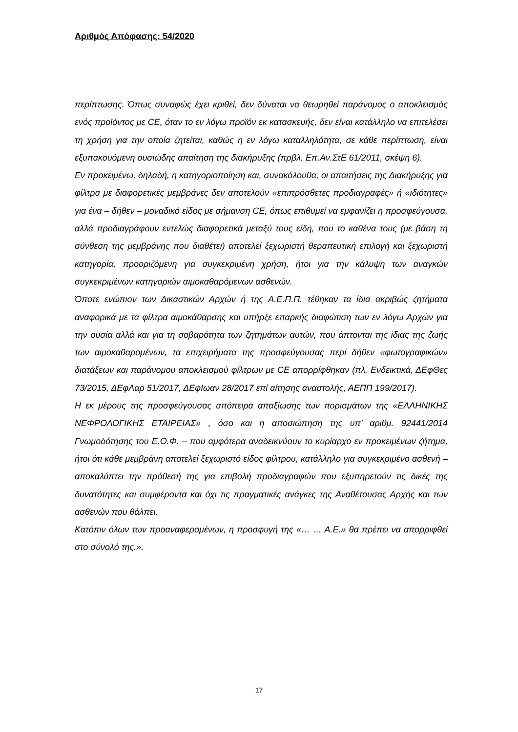Αριθμός Απόφασης: 54/2020
περίπτωσης. Όπως συναφώς έχει κριθεί, δεν δύναται να θεωρηθεί παράνομος ο αποκλεισμός ενός προϊόντος με CE, όταν το εν λόγω προϊόν εκ κατασκευής, δεν είναι κατάλληλο να επιτελέσει τη χρήση για την οποία ζητείται, καθώς η εν λόγω καταλληλότητα, σε κάθε περίπτωση, είναι εξυπακουόμενη ουσιώδης απαίτηση της διακήρυξης (πρβλ. Επ.Αν.ΣτΕ 61/2011, σκέψη 6).
Εν προκειμένω, δηλαδή, η κατηγοριοποίηση και, συνακόλουθα, οι απαιτήσεις της Διακήρυξης για φίλτρα με διαφορετικές μεμβράνες δεν αποτελούν «επιπρόσθετες προδιαγραφές» ή «ιδιότητες» για ένα – δήθεν – μοναδικό είδος με σήμανση CE, όπως επιθυμεί να εμφανίζει η προσφεύγουσα, αλλά προδιαγράφουν εντελώς διαφορετικά μεταξύ τους είδη, που το καθένα τους (με βάση τη σύνθεση της μεμβράνης που διαθέτει) αποτελεί ξεχωριστή θεραπευτική επιλογή και ξεχωριστή κατηγορία, προοριζόμενη για συγκεκριμένη χρήση, ήτοι για την κάλυψη των αναγκών συγκεκριμένων κατηγοριών αιμοκαθαρόμενων ασθενών.
Όποτε ενώπιον των Δικαστικών Αρχών ή της Α.Ε.Π.Π. τέθηκαν τα ίδια ακριβώς ζητήματα αναφορικά με τα φίλτρα αιμοκάθαρσης και υπήρξε επαρκής διαφώτιση των εν λόγω Αρχών για την ουσία αλλά και για τη σοβαρότητα των ζητημάτων αυτών, που άπτονται της ίδιας της ζωής των αιμοκαθαρομένων, τα επιχειρήματα της προσφεύγουσας περί δήθεν «φωτογραφικών» διατάξεων και παράνομου αποκλεισμού φίλτρων με CE απορρίφθηκαν (πλ. Ενδεικτικά, ΔΕφΘες 73/2015, ΔΕφΛαρ 51/2017, ΔΕφΙωαν 28/2017 επί αίτησης αναστολής, ΑΕΠΠ 199/2017).
Η εκ μέρους της προσφεύγουσας απόπειρα απαξίωσης των πορισμάτων της «ΕΛΛΗΝΙΚΗΣ ΝΕΦΡΟΛΟΓΙΚΗΣ ΕΤΑΙΡΕΙΑΣ» , όσο και η αποσιώπηση της υπ’ αριθμ. 92441/2014 Γνωμοδότησης του Ε.Ο.Φ. – που αμφότερα αναδεικνύουν το κυρίαρχο εν προκειμένων ζήτημα, ήτοι ότι κάθε μεμβράνη αποτελεί ξεχωριστό είδος φίλτρου, κατάλληλο για συγκεκριμένο ασθενή – αποκαλύπτει την πρόθεσή της για επιβολή προδιαγραφών που εξυπηρετούν τις δικές της δυνατότητες και συμφέροντα και όχι τις πραγματικές ανάγκες της Αναθέτουσας Αρχής και των ασθενών που θάλπει.
Κατόπιν όλων των προαναφερομένων, η προσφυγή της «… … Α.Ε.» θα πρέπει να απορριφθεί στο σύνολό της.».
17